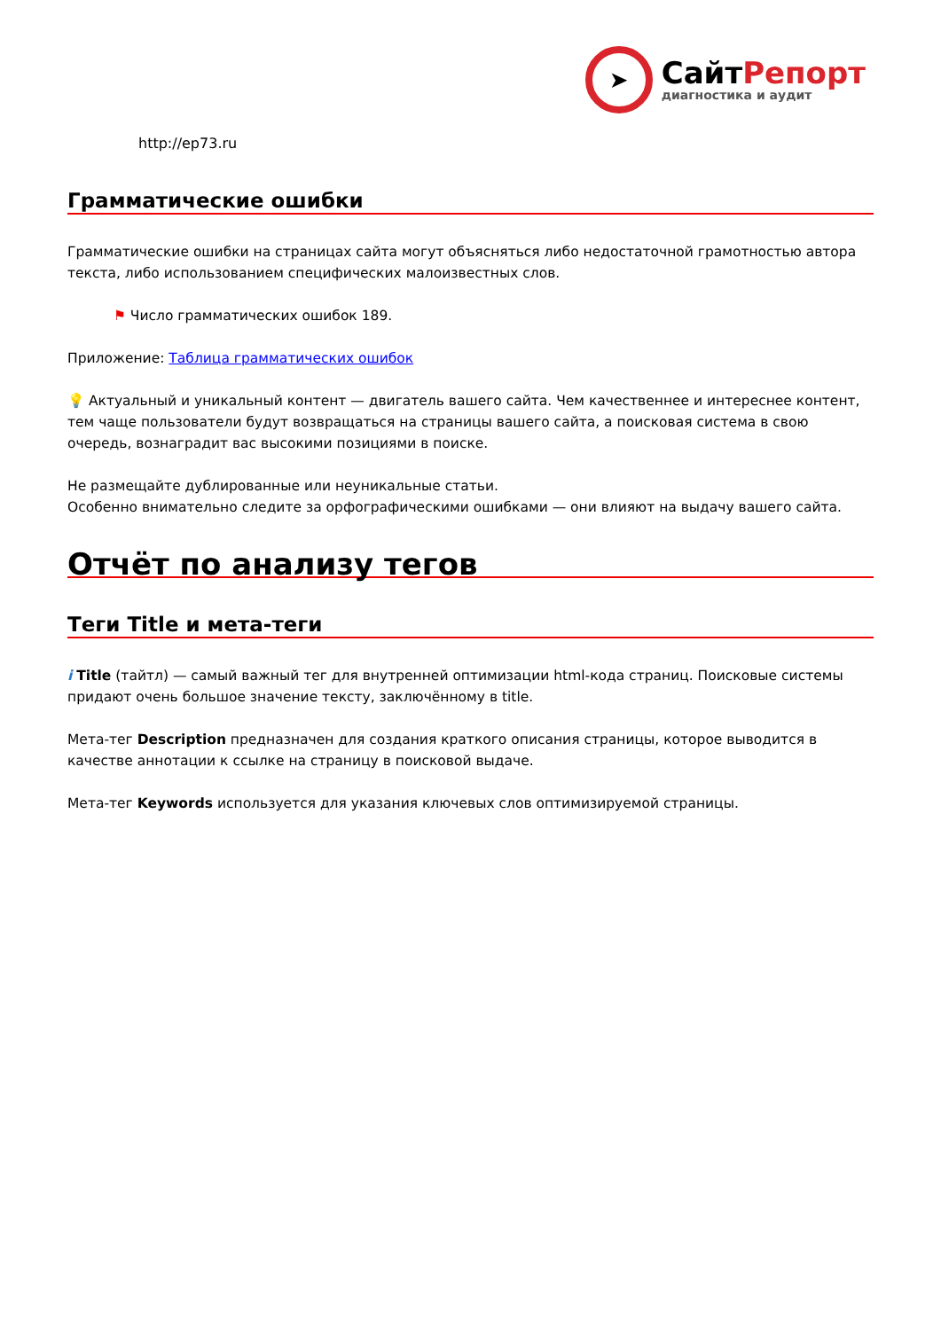➤
СайтРепорт
диагностика и аудит
http://ep73.ru
Грамматические ошибки
Грамматические ошибки на страницах сайта могут объясняться либо недостаточной грамотностью автора текста, либо использованием специфических малоизвестных слов.
⚑ Число грамматических ошибок 189.
Приложение: Таблица грамматических ошибок
💡 Актуальный и уникальный контент — двигатель вашего сайта. Чем качественнее и интереснее контент, тем чаще пользователи будут возвращаться на страницы вашего сайта, а поисковая система в свою очередь, вознаградит вас высокими позициями в поиске.
Не размещайте дублированные или неуникальные статьи.
Особенно внимательно следите за орфографическими ошибками — они влияют на выдачу вашего сайта.
Отчёт по анализу тегов
Теги Title и мета-теги
i Title (тайтл) — самый важный тег для внутренней оптимизации html-кода страниц. Поисковые системы придают очень большое значение тексту, заключённому в title.
Мета-тег Description предназначен для создания краткого описания страницы, которое выводится в качестве аннотации к ссылке на страницу в поисковой выдаче.
Мета-тег Keywords используется для указания ключевых слов оптимизируемой страницы.